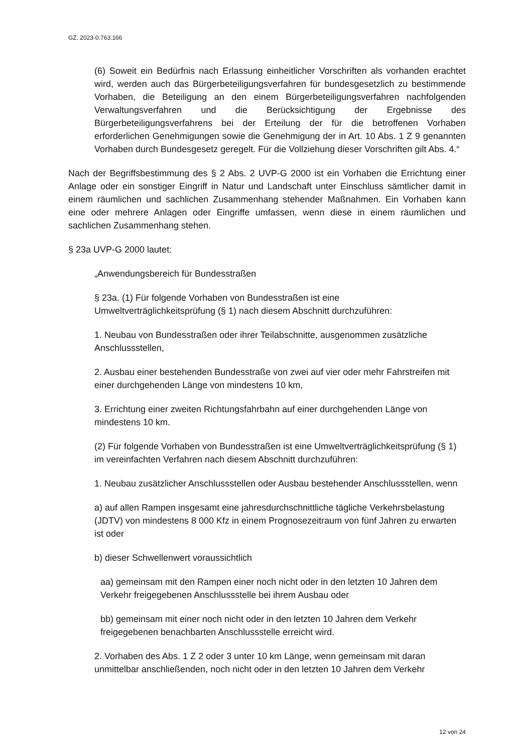GZ. 2023-0.763.166
(6) Soweit ein Bedürfnis nach Erlassung einheitlicher Vorschriften als vorhanden erachtet wird, werden auch das Bürgerbeteiligungsverfahren für bundesgesetzlich zu bestimmende Vorhaben, die Beteiligung an den einem Bürgerbeteiligungsverfahren nachfolgenden Verwaltungsverfahren und die Berücksichtigung der Ergebnisse des Bürgerbeteiligungsverfahrens bei der Erteilung der für die betroffenen Vorhaben erforderlichen Genehmigungen sowie die Genehmigung der in Art. 10 Abs. 1 Z 9 genannten Vorhaben durch Bundesgesetz geregelt. Für die Vollziehung dieser Vorschriften gilt Abs. 4.“
Nach der Begriffsbestimmung des § 2 Abs. 2 UVP-G 2000 ist ein Vorhaben die Errichtung einer Anlage oder ein sonstiger Eingriff in Natur und Landschaft unter Einschluss sämtlicher damit in einem räumlichen und sachlichen Zusammenhang stehender Maßnahmen. Ein Vorhaben kann eine oder mehrere Anlagen oder Eingriffe umfassen, wenn diese in einem räumlichen und sachlichen Zusammenhang stehen.
§ 23a UVP-G 2000 lautet:
„Anwendungsbereich für Bundesstraßen
§ 23a. (1) Für folgende Vorhaben von Bundesstraßen ist eine
Umweltverträglichkeitsprüfung (§ 1) nach diesem Abschnitt durchzuführen:
1. Neubau von Bundesstraßen oder ihrer Teilabschnitte, ausgenommen zusätzliche Anschlussstellen,
2. Ausbau einer bestehenden Bundesstraße von zwei auf vier oder mehr Fahrstreifen mit einer durchgehenden Länge von mindestens 10 km,
3. Errichtung einer zweiten Richtungsfahrbahn auf einer durchgehenden Länge von mindestens 10 km.
(2) Für folgende Vorhaben von Bundesstraßen ist eine Umweltverträglichkeitsprüfung (§ 1) im vereinfachten Verfahren nach diesem Abschnitt durchzuführen:
1. Neubau zusätzlicher Anschlussstellen oder Ausbau bestehender Anschlussstellen, wenn
a) auf allen Rampen insgesamt eine jahresdurchschnittliche tägliche Verkehrsbelastung (JDTV) von mindestens 8 000 Kfz in einem Prognosezeitraum von fünf Jahren zu erwarten ist oder
b) dieser Schwellenwert voraussichtlich
aa) gemeinsam mit den Rampen einer noch nicht oder in den letzten 10 Jahren dem Verkehr freigegebenen Anschlussstelle bei ihrem Ausbau oder
bb) gemeinsam mit einer noch nicht oder in den letzten 10 Jahren dem Verkehr freigegebenen benachbarten Anschlussstelle erreicht wird.
2. Vorhaben des Abs. 1 Z 2 oder 3 unter 10 km Länge, wenn gemeinsam mit daran unmittelbar anschließenden, noch nicht oder in den letzten 10 Jahren dem Verkehr
12 von 24